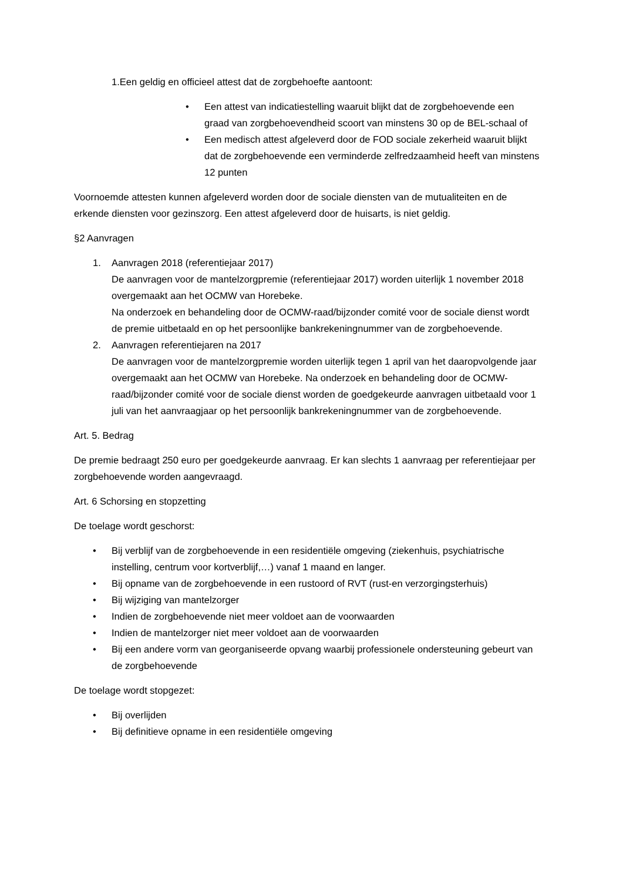1.Een geldig en officieel attest dat de zorgbehoefte aantoont:
• Een attest van indicatiestelling waaruit blijkt dat de zorgbehoevende een graad van zorgbehoevendheid scoort van minstens 30 op de BEL-schaal of
• Een medisch attest afgeleverd door de FOD sociale zekerheid waaruit blijkt dat de zorgbehoevende een verminderde zelfredzaamheid heeft van minstens 12 punten
Voornoemde attesten kunnen afgeleverd worden door de sociale diensten van de mutualiteiten en de erkende diensten voor gezinszorg. Een attest afgeleverd door de huisarts, is niet geldig.
§2 Aanvragen
1. Aanvragen 2018 (referentiejaar 2017)
De aanvragen voor de mantelzorgpremie (referentiejaar 2017) worden uiterlijk 1 november 2018 overgemaakt aan het OCMW van Horebeke.
Na onderzoek en behandeling door de OCMW-raad/bijzonder comité voor de sociale dienst wordt de premie uitbetaald en op het persoonlijke bankrekeningnummer van de zorgbehoevende.
2. Aanvragen referentiejaren na 2017
De aanvragen voor de mantelzorgpremie worden uiterlijk tegen 1 april van het daaropvolgende jaar overgemaakt aan het OCMW van Horebeke. Na onderzoek en behandeling door de OCMW-raad/bijzonder comité voor de sociale dienst worden de goedgekeurde aanvragen uitbetaald voor 1 juli van het aanvraagjaar op het persoonlijk bankrekeningnummer van de zorgbehoevende.
Art. 5. Bedrag
De premie bedraagt 250 euro per goedgekeurde aanvraag. Er kan slechts 1 aanvraag per referentiejaar per zorgbehoevende worden aangevraagd.
Art. 6 Schorsing en stopzetting
De toelage wordt geschorst:
• Bij verblijf van de zorgbehoevende in een residentiële omgeving (ziekenhuis, psychiatrische instelling, centrum voor kortverblijf,…) vanaf 1 maand en langer.
• Bij opname van de zorgbehoevende in een rustoord of RVT (rust-en verzorgingsterhuis)
• Bij wijziging van mantelzorger
• Indien de zorgbehoevende niet meer voldoet aan de voorwaarden
• Indien de mantelzorger niet meer voldoet aan de voorwaarden
• Bij een andere vorm van georganiseerde opvang waarbij professionele ondersteuning gebeurt van de zorgbehoevende
De toelage wordt stopgezet:
• Bij overlijden
• Bij definitieve opname in een residentiële omgeving